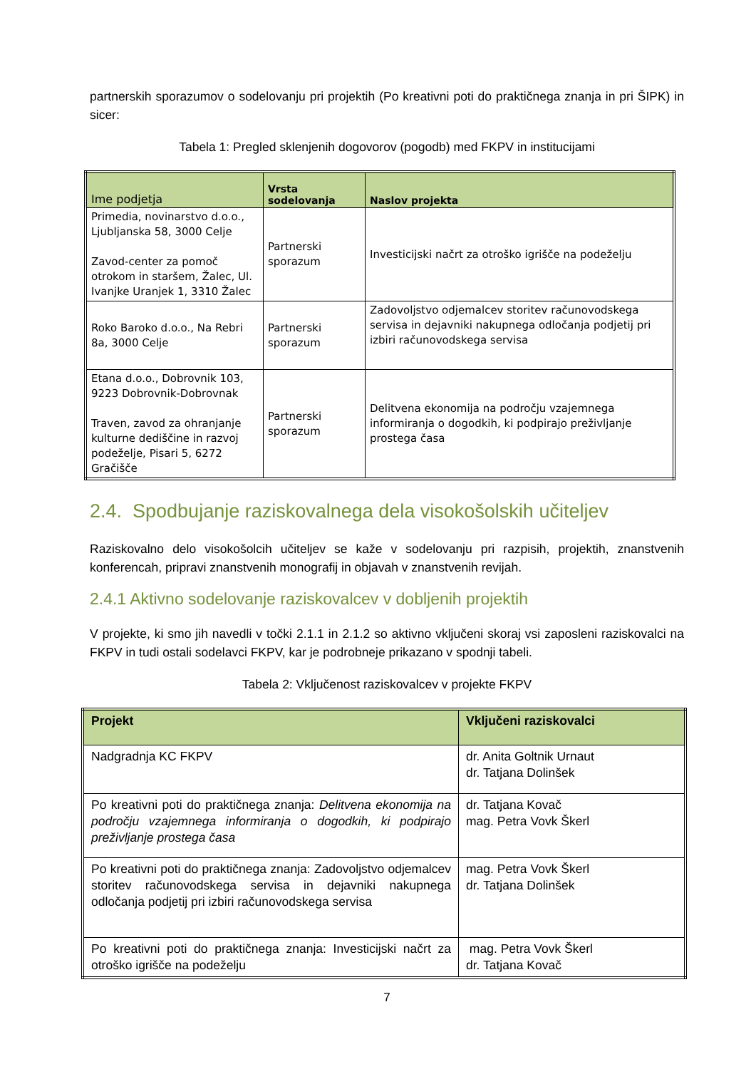partnerskih sporazumov o sodelovanju pri projektih (Po kreativni poti do praktičnega znanja in pri ŠIPK) in sicer:
Tabela 1: Pregled sklenjenih dogovorov (pogodb) med FKPV in institucijami
| Ime podjetja | Vrsta sodelovanja | Naslov projekta |
| --- | --- | --- |
| Primedia, novinarstvo d.o.o., Ljubljanska 58, 3000 Celje Zavod-center za pomoč otrokom in staršem, Žalec, Ul. Ivanjke Uranjek 1, 3310 Žalec | Partnerski sporazum | Investicijski načrt za otroško igrišče na podeželju |
| Roko Baroko d.o.o., Na Rebri 8a, 3000 Celje | Partnerski sporazum | Zadovoljstvo odjemalcev storitev računovodskega servisa in dejavniki nakupnega odločanja podjetij pri izbiri računovodskega servisa |
| Etana d.o.o., Dobrovnik 103, 9223 Dobrovnik-Dobrovnak Traven, zavod za ohranjanje kulturne dediščine in razvoj podeželje, Pisari 5, 6272 Gračišče | Partnerski sporazum | Delitvena ekonomija na področju vzajemnega informiranja o dogodkih, ki podpirajo preživljanje prostega časa |
2.4. Spodbujanje raziskovalnega dela visokošolskih učiteljev
Raziskovalno delo visokošolcih učiteljev se kaže v sodelovanju pri razpisih, projektih, znanstvenih konferencah, pripravi znanstvenih monografij in objavah v znanstvenih revijah.
2.4.1 Aktivno sodelovanje raziskovalcev v dobljenih projektih
V projekte, ki smo jih navedli v točki 2.1.1 in 2.1.2 so aktivno vključeni skoraj vsi zaposleni raziskovalci na FKPV in tudi ostali sodelavci FKPV, kar je podrobneje prikazano v spodnji tabeli.
Tabela 2: Vključenost raziskovalcev v projekte FKPV
| Projekt | Vključeni raziskovalci |
| --- | --- |
| Nadgradnja KC FKPV | dr. Anita Goltnik Urnaut dr. Tatjana Dolinšek |
| Po kreativni poti do praktičnega znanja: Delitvena ekonomija na področju vzajemnega informiranja o dogodkih, ki podpirajo preživljanje prostega časa | dr. Tatjana Kovač mag. Petra Vovk Škerl |
| Po kreativni poti do praktičnega znanja: Zadovoljstvo odjemalcev storitev računovodskega servisa in dejavniki nakupnega odločanja podjetij pri izbiri računovodskega servisa | mag. Petra Vovk Škerl dr. Tatjana Dolinšek |
| Po kreativni poti do praktičnega znanja: Investicijski načrt za otroško igrišče na podeželju | mag. Petra Vovk Škerl dr. Tatjana Kovač |
7